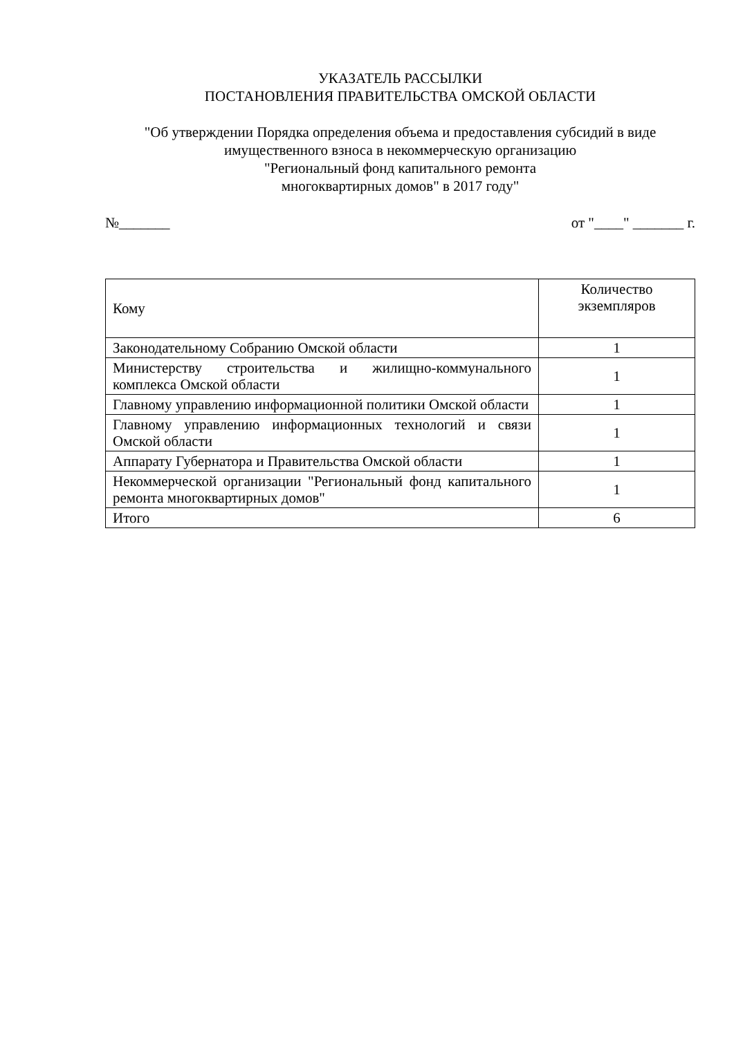УКАЗАТЕЛЬ РАССЫЛКИ
ПОСТАНОВЛЕНИЯ ПРАВИТЕЛЬСТВА ОМСКОЙ ОБЛАСТИ
"Об утверждении Порядка определения объема и предоставления субсидий в виде имущественного взноса в некоммерческую организацию
"Региональный фонд капитального ремонта
многоквартирных домов" в 2017 году"
№_______ от "____" _______ г.
| Кому | Количество экземпляров |
| --- | --- |
| Законодательному Собранию Омской области | 1 |
| Министерству строительства и жилищно-коммунального комплекса Омской области | 1 |
| Главному управлению информационной политики Омской области | 1 |
| Главному управлению информационных технологий и связи Омской области | 1 |
| Аппарату Губернатора и Правительства Омской области | 1 |
| Некоммерческой организации "Региональный фонд капитального ремонта многоквартирных домов" | 1 |
| Итого | 6 |